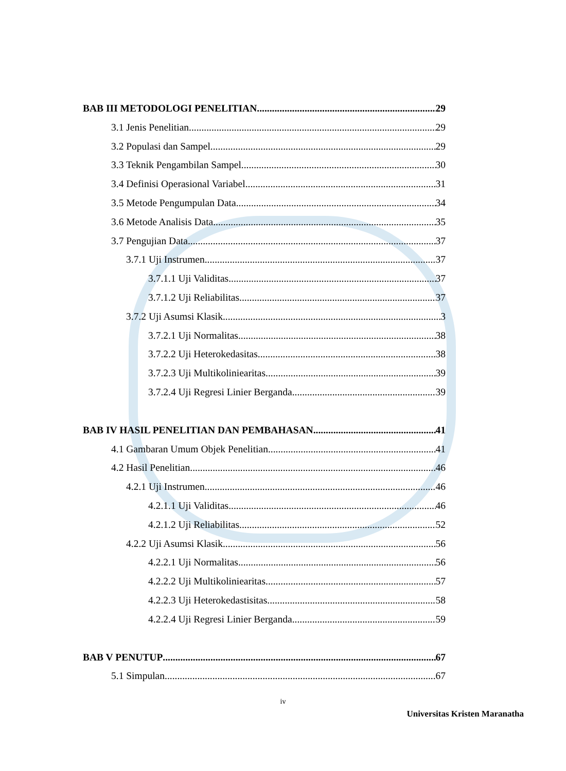BAB III METODOLOGI PENELITIAN 29
3.1 Jenis Penelitian 29
3.2 Populasi dan Sampel 29
3.3 Teknik Pengambilan Sampel 30
3.4 Definisi Operasional Variabel 31
3.5 Metode Pengumpulan Data 34
3.6 Metode Analisis Data 35
3.7 Pengujian Data 37
3.7.1 Uji Instrumen 37
3.7.1.1 Uji Validitas 37
3.7.1.2 Uji Reliabilitas 37
3.7.2 Uji Asumsi Klasik 3
3.7.2.1 Uji Normalitas 38
3.7.2.2 Uji Heterokedasitas 38
3.7.2.3 Uji Multikoliniearitas 39
3.7.2.4 Uji Regresi Linier Berganda 39
BAB IV HASIL PENELITIAN DAN PEMBAHASAN 41
4.1 Gambaran Umum Objek Penelitian 41
4.2 Hasil Penelitian 46
4.2.1 Uji Instrumen 46
4.2.1.1 Uji Validitas 46
4.2.1.2 Uji Reliabilitas 52
4.2.2 Uji Asumsi Klasik 56
4.2.2.1 Uji Normalitas 56
4.2.2.2 Uji Multikoliniearitas 57
4.2.2.3 Uji Heterokedastisitas 58
4.2.2.4 Uji Regresi Linier Berganda 59
BAB V PENUTUP 67
5.1 Simpulan 67
iv
Universitas Kristen Maranatha